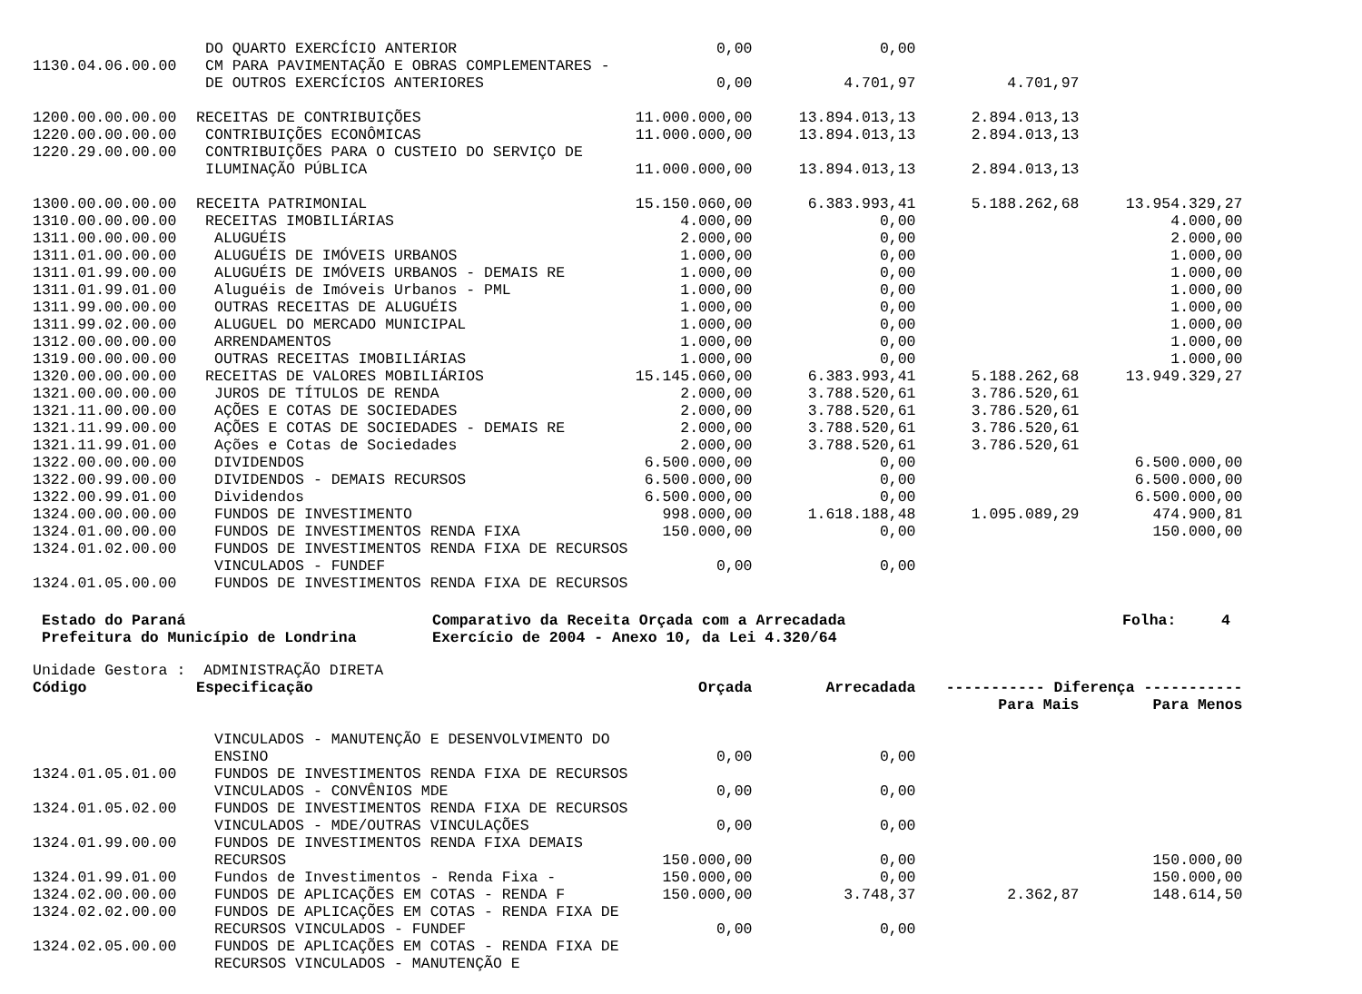| | DO QUARTO EXERCÍCIO ANTERIOR | 0,00 | 0,00 | | |
| 1130.04.06.00.00 | CM PARA PAVIMENTAÇÃO E OBRAS COMPLEMENTARES - | | | | |
| | DE OUTROS EXERCÍCIOS ANTERIORES | 0,00 | 4.701,97 | 4.701,97 | |
| 1200.00.00.00.00 | RECEITAS DE CONTRIBUIÇÕES | 11.000.000,00 | 13.894.013,13 | 2.894.013,13 | |
| 1220.00.00.00.00 | CONTRIBUIÇÕES ECONÔMICAS | 11.000.000,00 | 13.894.013,13 | 2.894.013,13 | |
| 1220.29.00.00.00 | CONTRIBUIÇÕES PARA O CUSTEIO DO SERVIÇO DE | | | | |
| | ILUMINAÇÃO PÚBLICA | 11.000.000,00 | 13.894.013,13 | 2.894.013,13 | |
| 1300.00.00.00.00 | RECEITA PATRIMONIAL | 15.150.060,00 | 6.383.993,41 | 5.188.262,68 | 13.954.329,27 |
| 1310.00.00.00.00 | RECEITAS IMOBILIÁRIAS | 4.000,00 | 0,00 | | 4.000,00 |
| 1311.00.00.00.00 | ALUGUÉIS | 2.000,00 | 0,00 | | 2.000,00 |
| 1311.01.00.00.00 | ALUGUÉIS DE IMÓVEIS URBANOS | 1.000,00 | 0,00 | | 1.000,00 |
| 1311.01.99.00.00 | ALUGUÉIS DE IMÓVEIS URBANOS - DEMAIS RE | 1.000,00 | 0,00 | | 1.000,00 |
| 1311.01.99.01.00 | Aluguéis de Imóveis Urbanos - PML | 1.000,00 | 0,00 | | 1.000,00 |
| 1311.99.00.00.00 | OUTRAS RECEITAS DE ALUGUÉIS | 1.000,00 | 0,00 | | 1.000,00 |
| 1311.99.02.00.00 | ALUGUEL DO MERCADO MUNICIPAL | 1.000,00 | 0,00 | | 1.000,00 |
| 1312.00.00.00.00 | ARRENDAMENTOS | 1.000,00 | 0,00 | | 1.000,00 |
| 1319.00.00.00.00 | OUTRAS RECEITAS IMOBILIÁRIAS | 1.000,00 | 0,00 | | 1.000,00 |
| 1320.00.00.00.00 | RECEITAS DE VALORES MOBILIÁRIOS | 15.145.060,00 | 6.383.993,41 | 5.188.262,68 | 13.949.329,27 |
| 1321.00.00.00.00 | JUROS DE TÍTULOS DE RENDA | 2.000,00 | 3.788.520,61 | 3.786.520,61 | |
| 1321.11.00.00.00 | AÇÕES E COTAS DE SOCIEDADES | 2.000,00 | 3.788.520,61 | 3.786.520,61 | |
| 1321.11.99.00.00 | AÇÕES E COTAS DE SOCIEDADES - DEMAIS RE | 2.000,00 | 3.788.520,61 | 3.786.520,61 | |
| 1321.11.99.01.00 | Ações e Cotas de Sociedades | 2.000,00 | 3.788.520,61 | 3.786.520,61 | |
| 1322.00.00.00.00 | DIVIDENDOS | 6.500.000,00 | 0,00 | | 6.500.000,00 |
| 1322.00.99.00.00 | DIVIDENDOS - DEMAIS RECURSOS | 6.500.000,00 | 0,00 | | 6.500.000,00 |
| 1322.00.99.01.00 | Dividendos | 6.500.000,00 | 0,00 | | 6.500.000,00 |
| 1324.00.00.00.00 | FUNDOS DE INVESTIMENTO | 998.000,00 | 1.618.188,48 | 1.095.089,29 | 474.900,81 |
| 1324.01.00.00.00 | FUNDOS DE INVESTIMENTOS RENDA FIXA | 150.000,00 | 0,00 | | 150.000,00 |
| 1324.01.02.00.00 | FUNDOS DE INVESTIMENTOS RENDA FIXA DE RECURSOS | | | | |
| | VINCULADOS - FUNDEF | 0,00 | 0,00 | | |
| 1324.01.05.00.00 | FUNDOS DE INVESTIMENTOS RENDA FIXA DE RECURSOS | | | | |
Estado do Paraná Prefeitura do Município de Londrina
Comparativo da Receita Orçada com a Arrecadada Exercício de 2004 - Anexo 10, da Lei 4.320/64
Folha: 4
Unidade Gestora : ADMINISTRAÇÃO DIRETA
| Código | Especificação | Orçada | Arrecadada | ----------- Diferença ----------- | |
| --- | --- | --- | --- | --- | --- |
| | | | | Para Mais | Para Menos |
| | VINCULADOS - MANUTENÇÃO E DESENVOLVIMENTO DO | | | | |
| | ENSINO | 0,00 | 0,00 | | |
| 1324.01.05.01.00 | FUNDOS DE INVESTIMENTOS RENDA FIXA DE RECURSOS | | | | |
| | VINCULADOS - CONVÊNIOS MDE | 0,00 | 0,00 | | |
| 1324.01.05.02.00 | FUNDOS DE INVESTIMENTOS RENDA FIXA DE RECURSOS | | | | |
| | VINCULADOS - MDE/OUTRAS VINCULAÇÕES | 0,00 | 0,00 | | |
| 1324.01.99.00.00 | FUNDOS DE INVESTIMENTOS RENDA FIXA DEMAIS | | | | |
| | RECURSOS | 150.000,00 | 0,00 | | 150.000,00 |
| 1324.01.99.01.00 | Fundos de Investimentos - Renda Fixa - | 150.000,00 | 0,00 | | 150.000,00 |
| 1324.02.00.00.00 | FUNDOS DE APLICAÇÕES EM COTAS - RENDA F | 150.000,00 | 3.748,37 | 2.362,87 | 148.614,50 |
| 1324.02.02.00.00 | FUNDOS DE APLICAÇÕES EM COTAS - RENDA FIXA DE | | | | |
| | RECURSOS VINCULADOS - FUNDEF | 0,00 | 0,00 | | |
| 1324.02.05.00.00 | FUNDOS DE APLICAÇÕES EM COTAS - RENDA FIXA DE | | | | |
| | RECURSOS VINCULADOS - MANUTENÇÃO E | | | | |